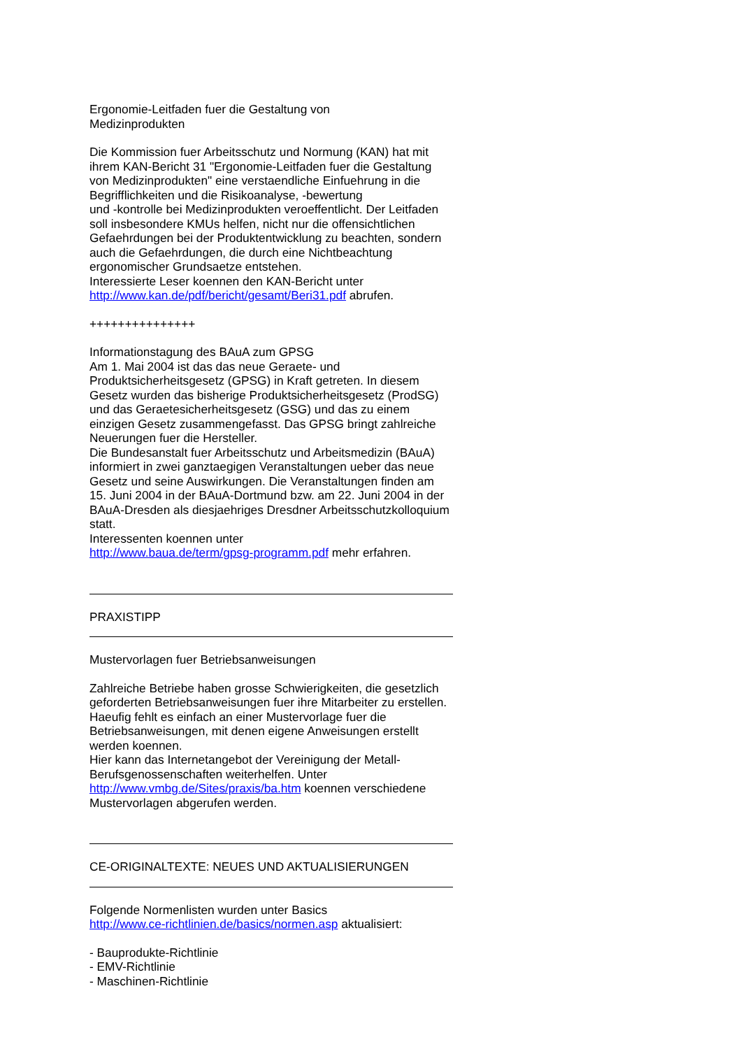Ergonomie-Leitfaden fuer die Gestaltung von
Medizinprodukten
Die Kommission fuer Arbeitsschutz und Normung (KAN) hat mit ihrem KAN-Bericht 31 "Ergonomie-Leitfaden fuer die Gestaltung von Medizinprodukten" eine verstaendliche Einfuehrung in die Begrifflichkeiten und die Risikoanalyse, -bewertung
und -kontrolle bei Medizinprodukten veroeffentlicht. Der Leitfaden soll insbesondere KMUs helfen, nicht nur die offensichtlichen Gefaehrdungen bei der Produktentwicklung zu beachten, sondern auch die Gefaehrdungen, die durch eine Nichtbeachtung ergonomischer Grundsaetze entstehen.
Interessierte Leser koennen den KAN-Bericht unter
http://www.kan.de/pdf/bericht/gesamt/Beri31.pdf abrufen.
+++++++++++++++
Informationstagung des BAuA zum GPSG
Am 1. Mai 2004 ist das das neue Geraete- und Produktsicherheitsgesetz (GPSG) in Kraft getreten. In diesem Gesetz wurden das bisherige Produktsicherheitsgesetz (ProdSG) und das Geraetesicherheitsgesetz (GSG) und das zu einem einzigen Gesetz zusammengefasst. Das GPSG bringt zahlreiche Neuerungen fuer die Hersteller.
Die Bundesanstalt fuer Arbeitsschutz und Arbeitsmedizin (BAuA) informiert in zwei ganztaegigen Veranstaltungen ueber das neue Gesetz und seine Auswirkungen. Die Veranstaltungen finden am 15. Juni 2004 in der BAuA-Dortmund bzw. am 22. Juni 2004 in der BAuA-Dresden als diesjaehriges Dresdner Arbeitsschutzkolloquium statt.
Interessenten koennen unter
http://www.baua.de/term/gpsg-programm.pdf mehr erfahren.
PRAXISTIPP
Mustervorlagen fuer Betriebsanweisungen
Zahlreiche Betriebe haben grosse Schwierigkeiten, die gesetzlich geforderten Betriebsanweisungen fuer ihre Mitarbeiter zu erstellen. Haeufig fehlt es einfach an einer Mustervorlage fuer die Betriebsanweisungen, mit denen eigene Anweisungen erstellt werden koennen.
Hier kann das Internetangebot der Vereinigung der Metall-Berufsgenossenschaften weiterhelfen. Unter
http://www.vmbg.de/Sites/praxis/ba.htm koennen verschiedene Mustervorlagen abgerufen werden.
CE-ORIGINALTEXTE: NEUES UND AKTUALISIERUNGEN
Folgende Normenlisten wurden unter Basics
http://www.ce-richtlinien.de/basics/normen.asp aktualisiert:
- Bauprodukte-Richtlinie
- EMV-Richtlinie
- Maschinen-Richtlinie